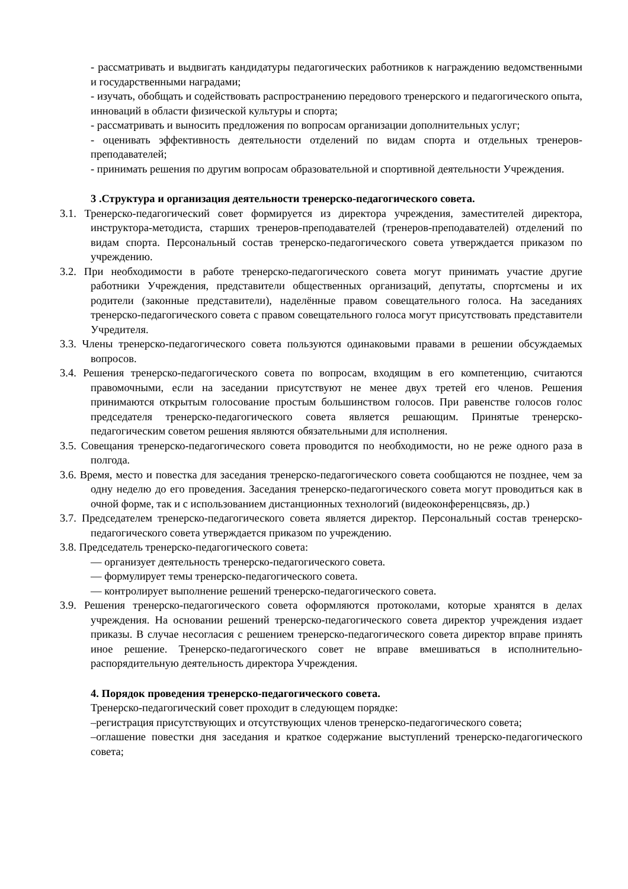- рассматривать и выдвигать кандидатуры педагогических работников к награждению ведомственными и государственными наградами;
- изучать, обобщать и содействовать распространению передового тренерского и педагогического опыта, инноваций в области физической культуры и спорта;
- рассматривать и выносить предложения по вопросам организации дополнительных услуг;
- оценивать эффективность деятельности отделений по видам спорта и отдельных тренеров-преподавателей;
- принимать решения по другим вопросам образовательной и спортивной деятельности Учреждения.
3 .Структура и организация деятельности тренерско-педагогического совета.
3.1. Тренерско-педагогический совет формируется из директора учреждения, заместителей директора, инструктора-методиста, старших тренеров-преподавателей (тренеров-преподавателей) отделений по видам спорта. Персональный состав тренерско-педагогического совета утверждается приказом по учреждению.
3.2. При необходимости в работе тренерско-педагогического совета могут принимать участие другие работники Учреждения, представители общественных организаций, депутаты, спортсмены и их родители (законные представители), наделённые правом совещательного голоса. На заседаниях тренерско-педагогического совета с правом совещательного голоса могут присутствовать представители Учредителя.
3.3. Члены тренерско-педагогического совета пользуются одинаковыми правами в решении обсуждаемых вопросов.
3.4. Решения тренерско-педагогического совета по вопросам, входящим в его компетенцию, считаются правомочными, если на заседании присутствуют не менее двух третей его членов. Решения принимаются открытым голосование простым большинством голосов. При равенстве голосов голос председателя тренерско-педагогического совета является решающим. Принятые тренерско-педагогическим советом решения являются обязательными для исполнения.
3.5. Совещания тренерско-педагогического совета проводится по необходимости, но не реже одного раза в полгода.
3.6. Время, место и повестка для заседания тренерско-педагогического совета сообщаются не позднее, чем за одну неделю до его проведения. Заседания тренерско-педагогического совета могут проводиться как в очной форме, так и с использованием дистанционных технологий (видеоконференцсвязь, др.)
3.7. Председателем тренерско-педагогического совета является директор. Персональный состав тренерско-педагогического совета утверждается приказом по учреждению.
3.8. Председатель тренерско-педагогического совета:
— организует деятельность тренерско-педагогического совета.
— формулирует темы тренерско-педагогического совета.
— контролирует выполнение решений тренерско-педагогического совета.
3.9. Решения тренерско-педагогического совета оформляются протоколами, которые хранятся в делах учреждения. На основании решений тренерско-педагогического совета директор учреждения издает приказы. В случае несогласия с решением тренерско-педагогического совета директор вправе принять иное решение. Тренерско-педагогического совет не вправе вмешиваться в исполнительно-распорядительную деятельность директора Учреждения.
4. Порядок проведения тренерско-педагогического совета.
Тренерско-педагогический совет проходит в следующем порядке:
–регистрация присутствующих и отсутствующих членов тренерско-педагогического совета;
–оглашение повестки дня заседания и краткое содержание выступлений тренерско-педагогического совета;